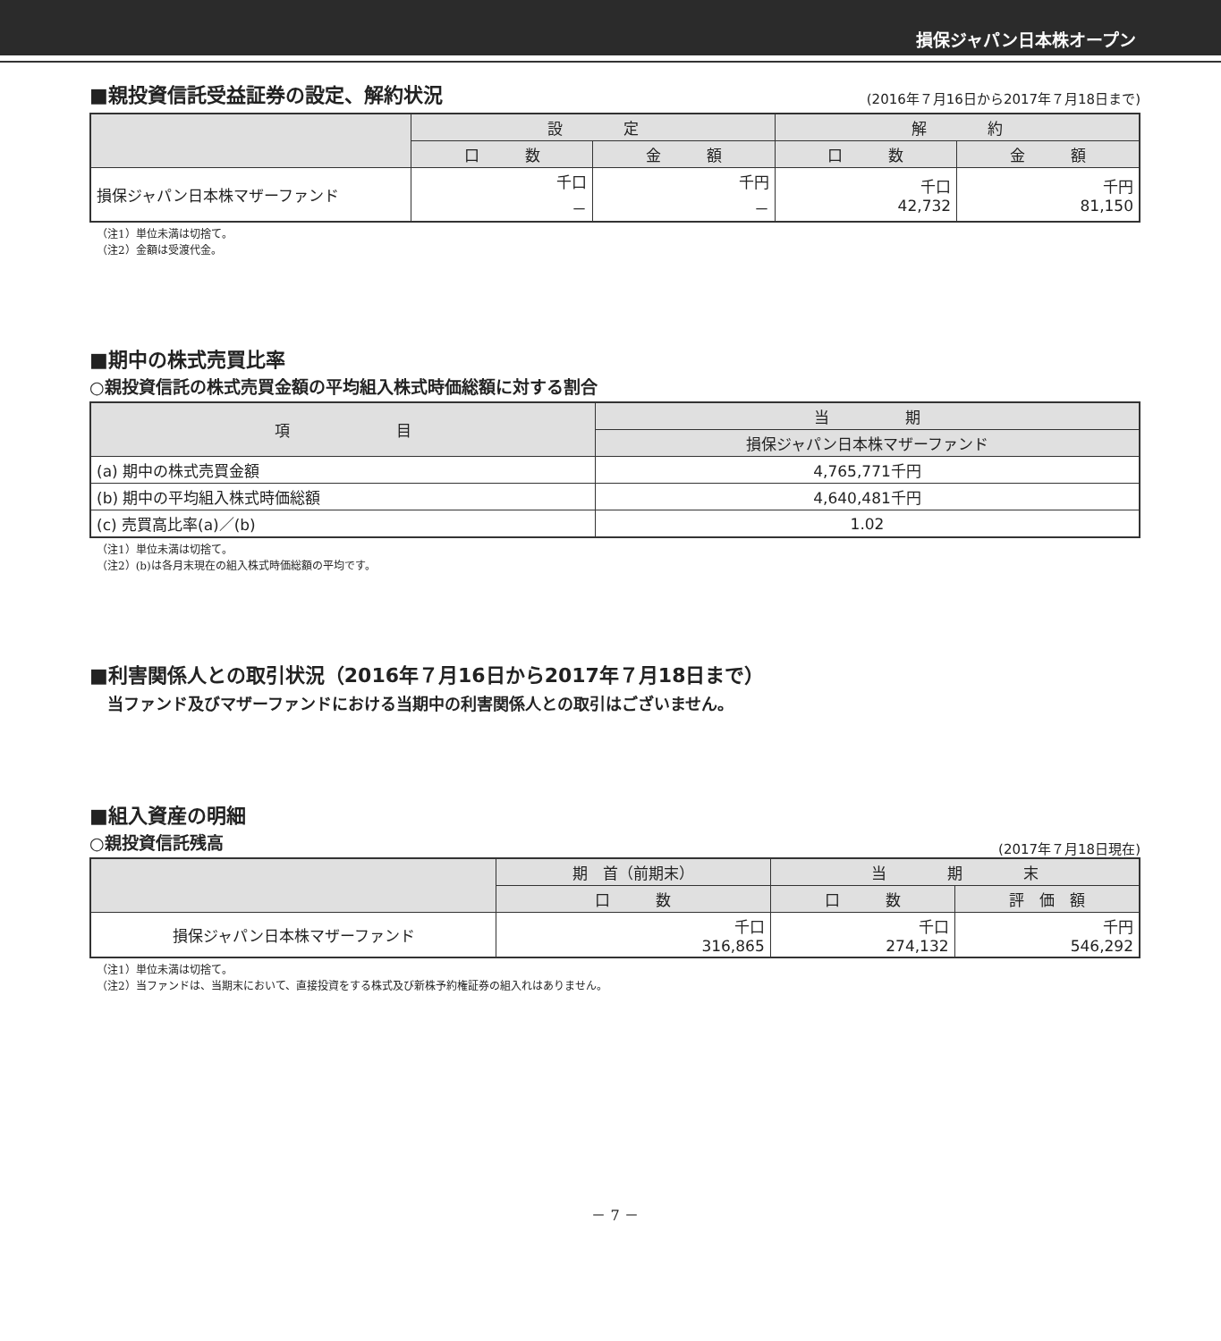損保ジャパン日本株オープン
■親投資信託受益証券の設定、解約状況
(2016年７月16日から2017年７月18日まで)
| | 設 定 | | 解 約 | |
| --- | --- | --- | --- | --- |
| | 口 数 | 金 額 | 口 数 | 金 額 |
| 損保ジャパン日本株マザーファンド | 千口 － | 千円 － | 千口 42,732 | 千円 81,150 |
（注1）単位未満は切捨て。
（注2）金額は受渡代金。
■期中の株式売買比率
○親投資信託の株式売買金額の平均組入株式時価総額に対する割合
| 項 目 | 当 期 |
| --- | --- |
| | 損保ジャパン日本株マザーファンド |
| (a) 期中の株式売買金額 | 4,765,771千円 |
| (b) 期中の平均組入株式時価総額 | 4,640,481千円 |
| (c) 売買高比率(a)／(b) | 1.02 |
（注1）単位未満は切捨て。
（注2）(b)は各月末現在の組入株式時価総額の平均です。
■利害関係人との取引状況（2016年７月16日から2017年７月18日まで）
当ファンド及びマザーファンドにおける当期中の利害関係人との取引はございません。
■組入資産の明細
○親投資信託残高
(2017年７月18日現在)
| | 期 首（前期末） | 当 期 末 | |
| --- | --- | --- | --- |
| | 口 数 | 口 数 | 評 価 額 |
| 損保ジャパン日本株マザーファンド | 千口 316,865 | 千口 274,132 | 千円 546,292 |
（注1）単位未満は切捨て。
（注2）当ファンドは、当期末において、直接投資をする株式及び新株予約権証券の組入れはありません。
－ 7 －